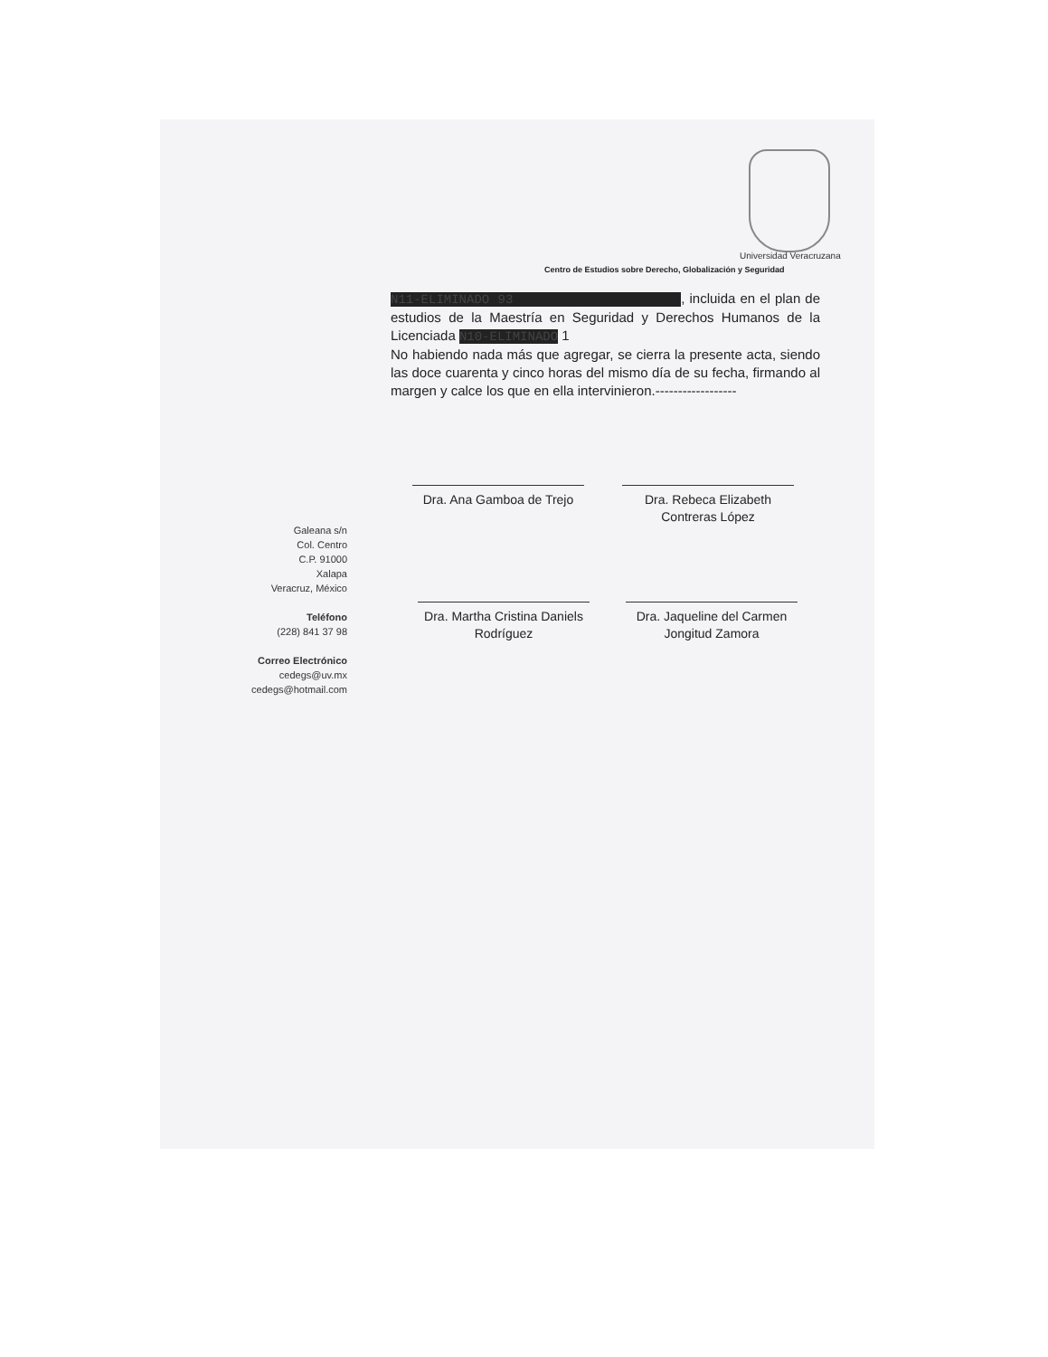Universidad Veracruzana
Centro de Estudios sobre Derecho, Globalización y Seguridad
N11-ELIMINADO 93 , incluida en el plan de estudios de la Maestría en Seguridad y Derechos Humanos de la Licenciada N10-ELIMINADO 1
No habiendo nada más que agregar, se cierra la presente acta, siendo las doce cuarenta y cinco horas del mismo día de su fecha, firmando al margen y calce los que en ella intervinieron.------------------
Galeana s/n
Col. Centro
C.P. 91000
Xalapa
Veracruz, México
Teléfono
(228) 841 37 98
Correo Electrónico
cedegs@uv.mx
cedegs@hotmail.com
Dra. Ana Gamboa de Trejo
Dra. Rebeca Elizabeth Contreras López
Dra. Martha Cristina Daniels Rodríguez
Dra. Jaqueline del Carmen Jongitud Zamora